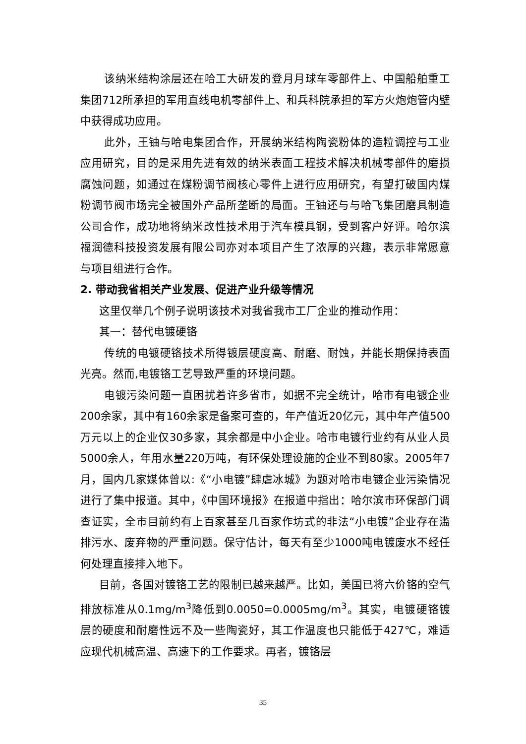该纳米结构涂层还在哈工大研发的登月月球车零部件上、中国船舶重工集团712所承担的军用直线电机零部件上、和兵科院承担的军方火炮炮管内壁中获得成功应用。
此外，王铀与哈电集团合作，开展纳米结构陶瓷粉体的造粒调控与工业应用研究，目的是采用先进有效的纳米表面工程技术解决机械零部件的磨损腐蚀问题，如通过在煤粉调节阀核心零件上进行应用研究，有望打破国内煤粉调节阀市场完全被国外产品所垄断的局面。王铀还与与哈飞集团磨具制造公司合作，成功地将纳米改性技术用于汽车模具钢，受到客户好评。哈尔滨福润德科技投资发展有限公司亦对本项目产生了浓厚的兴趣，表示非常愿意与项目组进行合作。
2. 带动我省相关产业发展、促进产业升级等情况
这里仅举几个例子说明该技术对我省我市工厂企业的推动作用：
其一：替代电镀硬铬
传统的电镀硬铬技术所得镀层硬度高、耐磨、耐蚀，并能长期保持表面光亮。然而,电镀铬工艺导致严重的环境问题。
电镀污染问题一直困扰着许多省市，如据不完全统计，哈市有电镀企业200余家，其中有160余家是备案可查的，年产值近20亿元，其中年产值500万元以上的企业仅30多家，其余都是中小企业。哈市电镀行业约有从业人员5000余人，年用水量220万吨，有环保处理设施的企业不到80家。2005年7月，国内几家媒体曾以:《“小电镀”肆虐冰城》为题对哈市电镀企业污染情况进行了集中报道。其中，《中国环境报》在报道中指出：哈尔滨市环保部门调查证实，全市目前约有上百家甚至几百家作坊式的非法“小电镀”企业存在滥排污水、废弃物的严重问题。保守估计，每天有至少1000吨电镀废水不经任何处理直接排入地下。
目前，各国对镀铬工艺的限制已越来越严。比如，美国已将六价铬的空气排放标准从0.1mg/m<sup>3</sup>降低到0.0050=0.0005mg/m<sup>3</sup>。其实，电镀硬铬镀层的硬度和耐磨性远不及一些陶瓷好，其工作温度也只能低于427℃，难适应现代机械高温、高速下的工作要求。再者，镀铬层
35